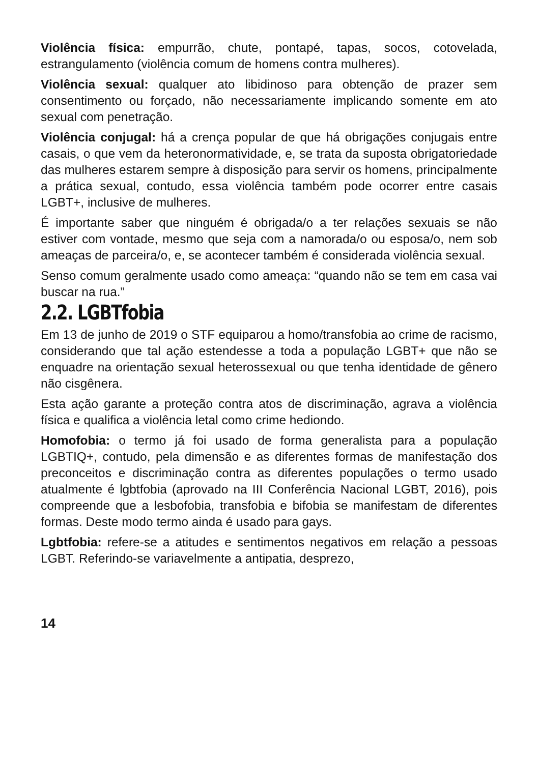Violência física: empurrão, chute, pontapé, tapas, socos, cotovelada, estrangulamento (violência comum de homens contra mulheres).
Violência sexual: qualquer ato libidinoso para obtenção de prazer sem consentimento ou forçado, não necessariamente implicando somente em ato sexual com penetração.
Violência conjugal: há a crença popular de que há obrigações conjugais entre casais, o que vem da heteronormatividade, e, se trata da suposta obrigatoriedade das mulheres estarem sempre à disposição para servir os homens, principalmente a prática sexual, contudo, essa violência também pode ocorrer entre casais LGBT+, inclusive de mulheres.
É importante saber que ninguém é obrigada/o a ter relações sexuais se não estiver com vontade, mesmo que seja com a namorada/o ou esposa/o, nem sob ameaças de parceira/o, e, se acontecer também é considerada violência sexual.
Senso comum geralmente usado como ameaça: “quando não se tem em casa vai buscar na rua.”
2.2. LGBTfobia
Em 13 de junho de 2019 o STF equiparou a homo/transfobia ao crime de racismo, considerando que tal ação estendesse a toda a população LGBT+ que não se enquadre na orientação sexual heterossexual ou que tenha identidade de gênero não cisgênera.
Esta ação garante a proteção contra atos de discriminação, agrava a violência física e qualifica a violência letal como crime hediondo.
Homofobia: o termo já foi usado de forma generalista para a população LGBTIQ+, contudo, pela dimensão e as diferentes formas de manifestação dos preconceitos e discriminação contra as diferentes populações o termo usado atualmente é lgbtfobia (aprovado na III Conferência Nacional LGBT, 2016), pois compreende que a lesbofobia, transfobia e bifobia se manifestam de diferentes formas. Deste modo termo ainda é usado para gays.
Lgbtfobia: refere-se a atitudes e sentimentos negativos em relação a pessoas LGBT. Referindo-se variavelmente a antipatia, desprezo,
14